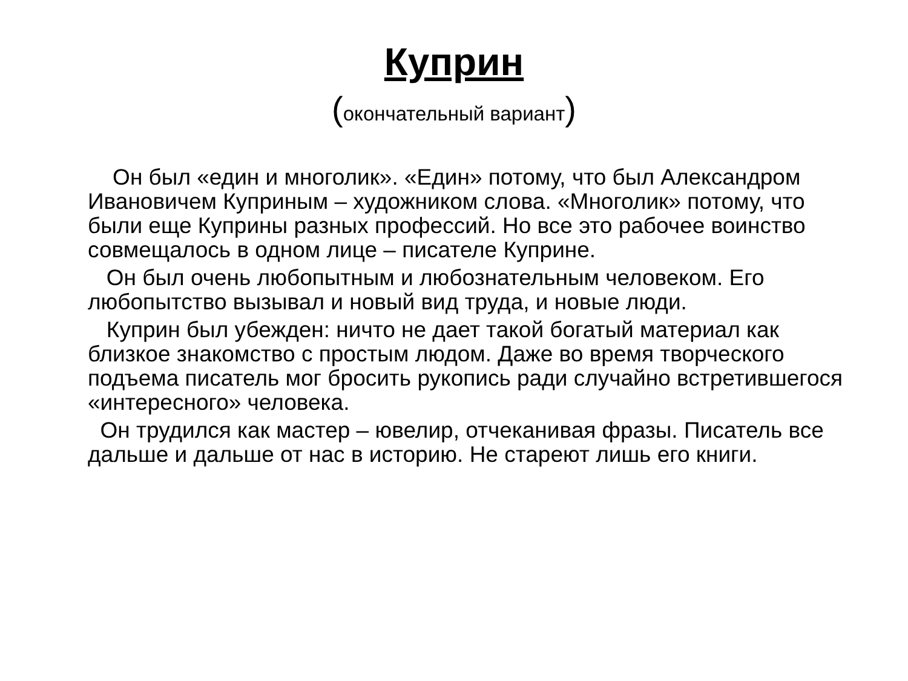Куприн
(окончательный вариант)
Он был «един и многолик». «Един» потому, что был Александром Ивановичем Куприным – художником слова. «Многолик» потому, что были еще Куприны разных профессий. Но все это рабочее воинство совмещалось в одном лице – писателе Куприне.
Он был очень любопытным и любознательным человеком. Его любопытство вызывал и новый вид труда, и новые люди.
Куприн был убежден: ничто не дает такой богатый материал как близкое знакомство с простым людом. Даже во время творческого подъема писатель мог бросить рукопись ради случайно встретившегося «интересного» человека.
Он трудился как мастер – ювелир, отчеканивая фразы. Писатель все дальше и дальше от нас в историю. Не стареют лишь его книги.